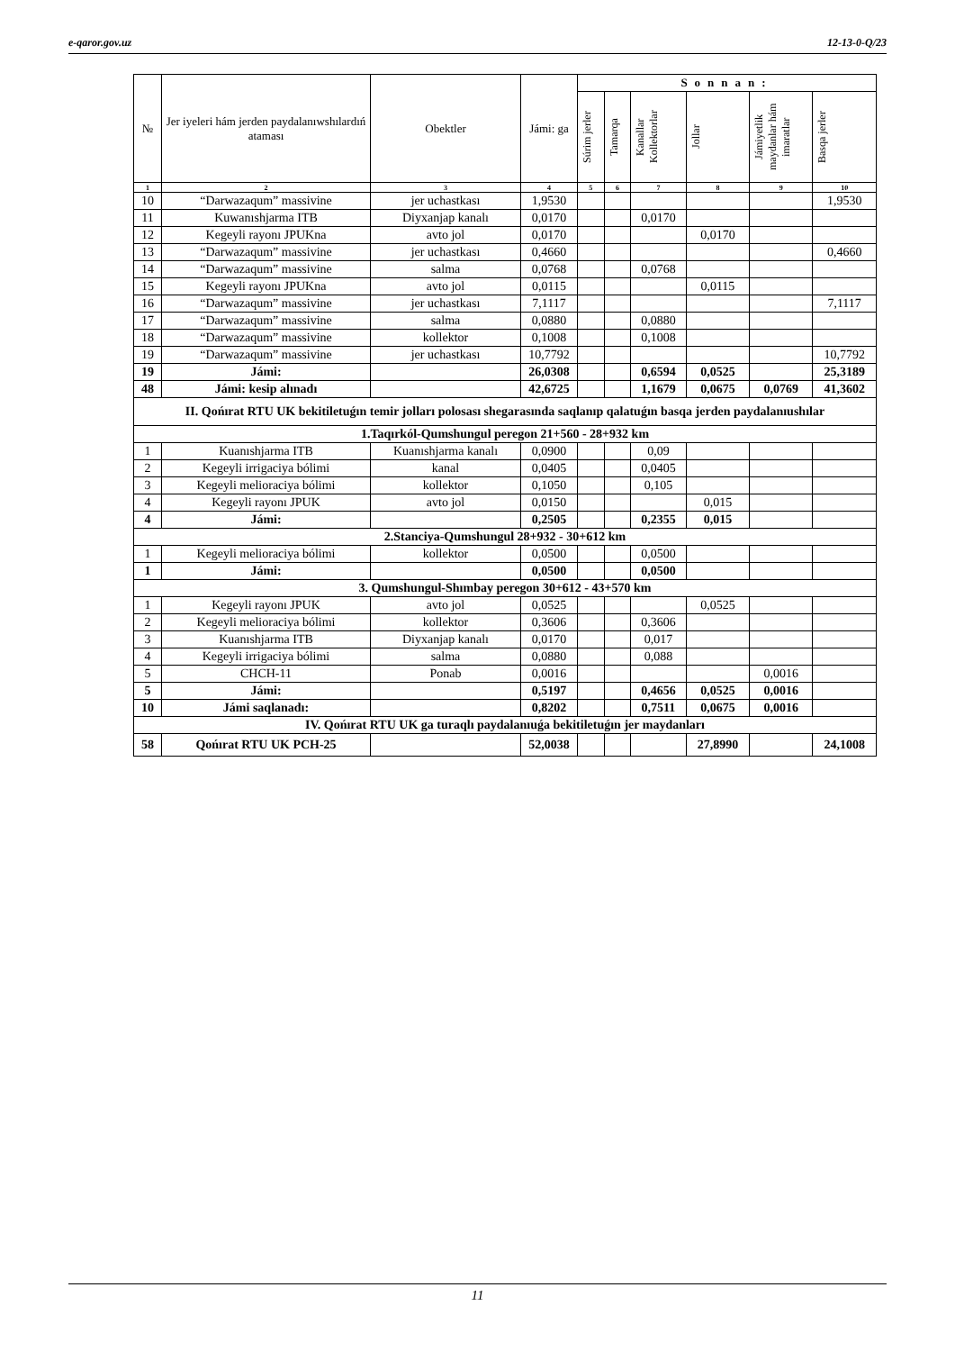e-qaror.gov.uz 12-13-0-Q/23
| № | Jer iyeleri hám jerden paydalanıwshılardıń ataması | Obektler | Jámi: ga | Sonnan: | | | | | |
| --- | --- | --- | --- | --- | --- | --- | --- | --- | --- |
| | | | | Súrim jerler | Tamarqa | Kanallar Kollektorlar | Jollar | Jámiyetlik maydanlar hám imaratlar | Basqa jerler |
| 1 | 2 | 3 | 4 | 5 | 6 | 7 | 8 | 9 | 10 |
| 10 | “Darwazaqum” massivine | jer uchastkası | 1,9530 | | | | | | 1,9530 |
| 11 | Kuwanıshjarma ITB | Diyxanjap kanalı | 0,0170 | | | 0,0170 | | | |
| 12 | Kegeyli rayonı JPUKna | avto jol | 0,0170 | | | | 0,0170 | | |
| 13 | “Darwazaqum” massivine | jer uchastkası | 0,4660 | | | | | | 0,4660 |
| 14 | “Darwazaqum” massivine | salma | 0,0768 | | | 0,0768 | | | |
| 15 | Kegeyli rayonı JPUKna | avto jol | 0,0115 | | | | 0,0115 | | |
| 16 | “Darwazaqum” massivine | jer uchastkası | 7,1117 | | | | | | 7,1117 |
| 17 | “Darwazaqum” massivine | salma | 0,0880 | | | 0,0880 | | | |
| 18 | “Darwazaqum” massivine | kollektor | 0,1008 | | | 0,1008 | | | |
| 19 | “Darwazaqum” massivine | jer uchastkası | 10,7792 | | | | | | 10,7792 |
| 19 | Jámi: | | 26,0308 | | | 0,6594 | 0,0525 | | 25,3189 |
| 48 | Jámi: kesip alınadı | | 42,6725 | | | 1,1679 | 0,0675 | 0,0769 | 41,3602 |
| II. Qońırat RTU UK bekitiletuǵın temir jolları polosası shegarasında saqlanıp qalatuǵın basqa jerden paydalanıushılar | | | | | | | | | |
| 1.Taqırkól-Qumshungul peregon 21+560 - 28+932 km | | | | | | | | | |
| 1 | Kuanıshjarma ITB | Kuanıshjarma kanalı | 0,0900 | | | 0,09 | | | |
| 2 | Kegeyli irrigaciya bólimi | kanal | 0,0405 | | | 0,0405 | | | |
| 3 | Kegeyli melioraciya bólimi | kollektor | 0,1050 | | | 0,105 | | | |
| 4 | Kegeyli rayonı JPUK | avto jol | 0,0150 | | | | 0,015 | | |
| 4 | Jámi: | | 0,2505 | | | 0,2355 | 0,015 | | |
| 2.Stanciya-Qumshungul 28+932 - 30+612 km | | | | | | | | | |
| 1 | Kegeyli melioraciya bólimi | kollektor | 0,0500 | | | 0,0500 | | | |
| 1 | Jámi: | | 0,0500 | | | 0,0500 | | | |
| 3. Qumshungul-Shımbay peregon 30+612 - 43+570 km | | | | | | | | | |
| 1 | Kegeyli rayonı JPUK | avto jol | 0,0525 | | | | 0,0525 | | |
| 2 | Kegeyli melioraciya bólimi | kollektor | 0,3606 | | | 0,3606 | | | |
| 3 | Kuanıshjarma ITB | Diyxanjap kanalı | 0,0170 | | | 0,017 | | | |
| 4 | Kegeyli irrigaciya bólimi | salma | 0,0880 | | | 0,088 | | | |
| 5 | CHCH-11 | Ponab | 0,0016 | | | | | 0,0016 | |
| 5 | Jámi: | | 0,5197 | | | 0,4656 | 0,0525 | 0,0016 | |
| 10 | Jámi saqlanadı: | | 0,8202 | | | 0,7511 | 0,0675 | 0,0016 | |
| IV. Qońırat RTU UK ga turaqlı paydalanıuǵa bekitiletuǵın jer maydanları | | | | | | | | | |
| 58 | Qońırat RTU UK PCH-25 | | 52,0038 | | | | 27,8990 | | 24,1008 |
11